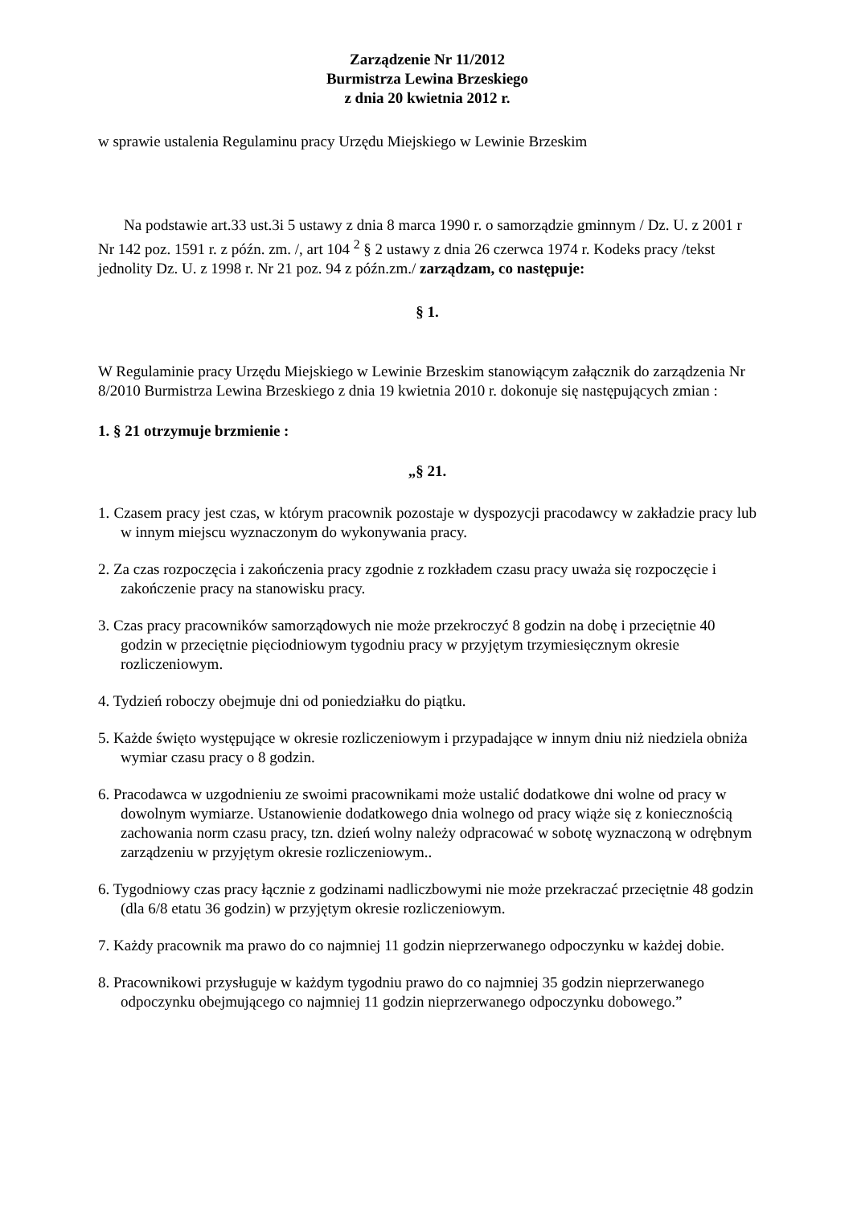Zarządzenie Nr 11/2012
Burmistrza Lewina Brzeskiego
z dnia 20 kwietnia 2012 r.
w sprawie ustalenia Regulaminu pracy Urzędu Miejskiego w Lewinie Brzeskim
Na podstawie art.33 ust.3i 5 ustawy z dnia 8 marca 1990 r. o samorządzie gminnym / Dz. U. z 2001 r Nr 142 poz. 1591 r. z późn. zm. /, art 104 <sup>2</sup> § 2 ustawy z dnia 26 czerwca 1974 r. Kodeks pracy /tekst jednolity Dz. U. z 1998 r. Nr 21 poz. 94 z późn.zm./ zarządzam, co następuje:
§ 1.
W Regulaminie pracy Urzędu Miejskiego w Lewinie Brzeskim stanowiącym załącznik do zarządzenia Nr 8/2010 Burmistrza Lewina Brzeskiego z dnia 19 kwietnia 2010 r. dokonuje się następujących zmian :
1. § 21 otrzymuje brzmienie :
„§ 21.
1. Czasem pracy jest czas, w którym pracownik pozostaje w dyspozycji pracodawcy w zakładzie pracy lub w innym miejscu wyznaczonym do wykonywania pracy.
2. Za czas rozpoczęcia i zakończenia pracy zgodnie z rozkładem czasu pracy uważa się rozpoczęcie i zakończenie pracy na stanowisku pracy.
3. Czas pracy pracowników samorządowych nie może przekroczyć 8 godzin na dobę i przeciętnie 40 godzin w przeciętnie pięciodniowym tygodniu pracy w przyjętym trzymiesięcznym okresie rozliczeniowym.
4. Tydzień roboczy obejmuje dni od poniedziałku do piątku.
5. Każde święto występujące w okresie rozliczeniowym i przypadające w innym dniu niż niedziela obniża wymiar czasu pracy o 8 godzin.
6. Pracodawca w uzgodnieniu ze swoimi pracownikami może ustalić dodatkowe dni wolne od pracy w dowolnym wymiarze. Ustanowienie dodatkowego dnia wolnego od pracy wiąże się z koniecznością zachowania norm czasu pracy, tzn. dzień wolny należy odpracować w sobotę wyznaczoną w odrębnym zarządzeniu w przyjętym okresie rozliczeniowym..
6. Tygodniowy czas pracy łącznie z godzinami nadliczbowymi nie może przekraczać przeciętnie 48 godzin (dla 6/8 etatu 36 godzin) w przyjętym okresie rozliczeniowym.
7. Każdy pracownik ma prawo do co najmniej 11 godzin nieprzerwanego odpoczynku w każdej dobie.
8. Pracownikowi przysługuje w każdym tygodniu prawo do co najmniej 35 godzin nieprzerwanego odpoczynku obejmującego co najmniej 11 godzin nieprzerwanego odpoczynku dobowego.”